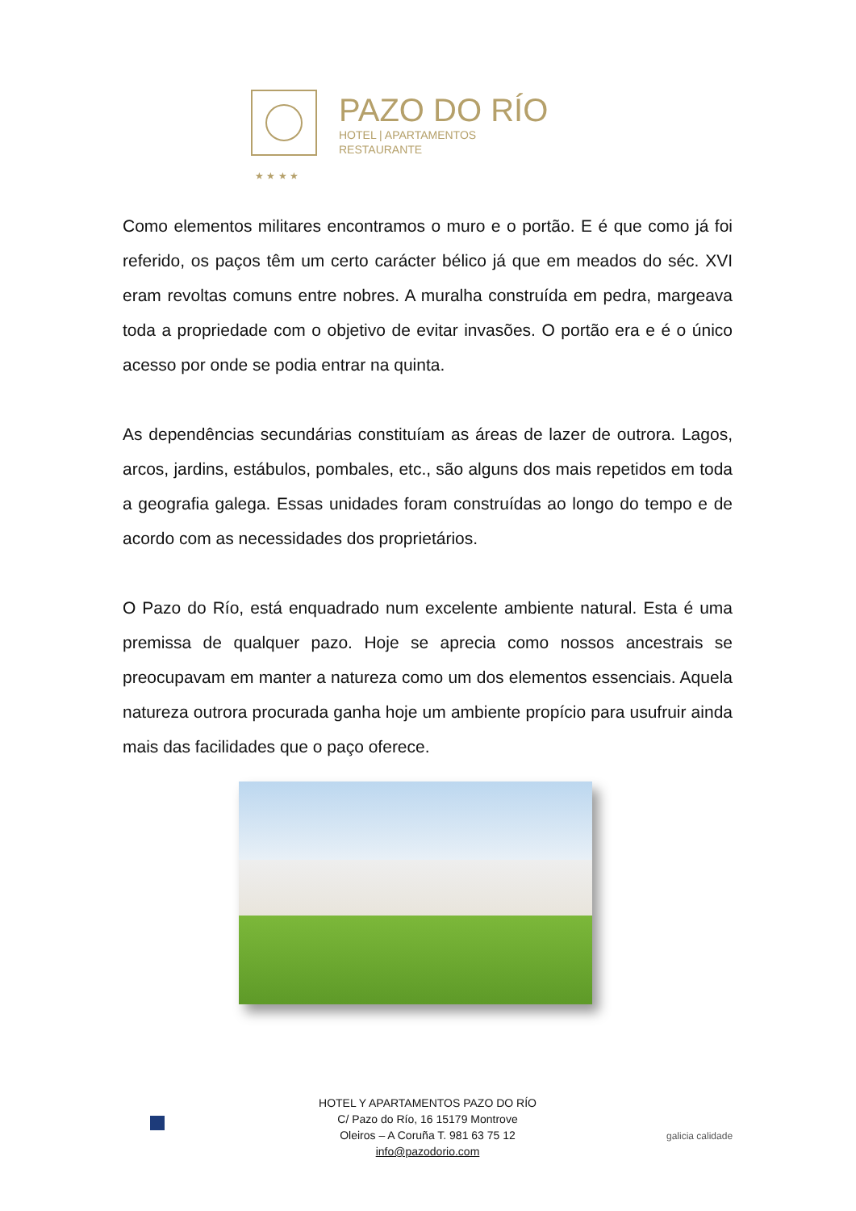PAZO DO RÍO
HOTEL | APARTAMENTOS
RESTAURANTE
★ ★ ★ ★
Como elementos militares encontramos o muro e o portão. E é que como já foi referido, os paços têm um certo carácter bélico já que em meados do séc. XVI eram revoltas comuns entre nobres. A muralha construída em pedra, margeava toda a propriedade com o objetivo de evitar invasões. O portão era e é o único acesso por onde se podia entrar na quinta.
As dependências secundárias constituíam as áreas de lazer de outrora. Lagos, arcos, jardins, estábulos, pombales, etc., são alguns dos mais repetidos em toda a geografia galega. Essas unidades foram construídas ao longo do tempo e de acordo com as necessidades dos proprietários.
O Pazo do Río, está enquadrado num excelente ambiente natural. Esta é uma premissa de qualquer pazo. Hoje se aprecia como nossos ancestrais se preocupavam em manter a natureza como um dos elementos essenciais. Aquela natureza outrora procurada ganha hoje um ambiente propício para usufruir ainda mais das facilidades que o paço oferece.
HOTEL Y APARTAMENTOS PAZO DO RÍO
C/ Pazo do Río, 16 15179 Montrove
Oleiros – A Coruña T. 981 63 75 12
info@pazodorio.com
galicia calidade